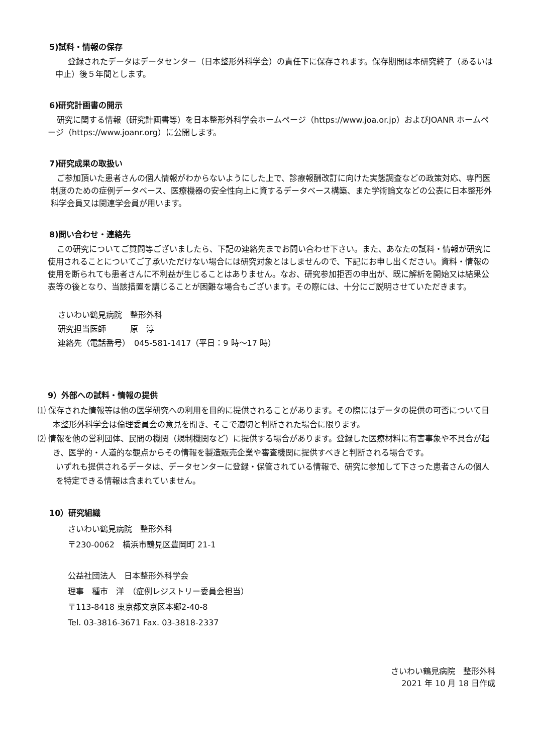5)試料・情報の保存
登録されたデータはデータセンター（日本整形外科学会）の責任下に保存されます。保存期間は本研究終了（あるいは中止）後５年間とします。
6)研究計画書の開示
研究に関する情報（研究計画書等）を日本整形外科学会ホームページ（https://www.joa.or.jp）およびJOANR ホームページ（https://www.joanr.org）に公開します。
7)研究成果の取扱い
ご参加頂いた患者さんの個人情報がわからないようにした上で、診療報酬改訂に向けた実態調査などの政策対応、専門医制度のための症例データベース、医療機器の安全性向上に資するデータベース構築、また学術論文などの公表に日本整形外科学会員又は関連学会員が用います。
8)問い合わせ・連絡先
この研究についてご質問等ございましたら、下記の連絡先までお問い合わせ下さい。また、あなたの試料・情報が研究に使用されることについてご了承いただけない場合には研究対象とはしませんので、下記にお申し出ください。資料・情報の使用を断られても患者さんに不利益が生じることはありません。なお、研究参加拒否の申出が、既に解析を開始又は結果公表等の後となり、当該措置を講じることが困難な場合もございます。その際には、十分にご説明させていただきます。
さいわい鶴見病院　整形外科
研究担当医師　　　原　淳
連絡先（電話番号）　045-581-1417（平日：9 時～17 時）
9）外部への試料・情報の提供
⑴ 保存された情報等は他の医学研究への利用を目的に提供されることがあります。その際にはデータの提供の可否について日本整形外科学会は倫理委員会の意見を聞き、そこで適切と判断された場合に限ります。
⑵ 情報を他の営利団体、民間の機関（規制機関など）に提供する場合があります。登録した医療材料に有害事象や不具合が起き、医学的・人道的な観点からその情報を製造販売企業や審査機関に提供すべきと判断される場合です。
いずれも提供されるデータは、データセンターに登録・保管されている情報で、研究に参加して下さった患者さんの個人を特定できる情報は含まれていません。
10）研究組織
さいわい鶴見病院　整形外科
〒230-0062　横浜市鶴見区豊岡町 21-1
公益社団法人　日本整形外科学会
理事　種市　洋　（症例レジストリー委員会担当）
〒113-8418 東京都文京区本郷2-40-8
Tel. 03-3816-3671 Fax. 03-3818-2337
さいわい鶴見病院　整形外科
2021 年 10 月 18 日作成